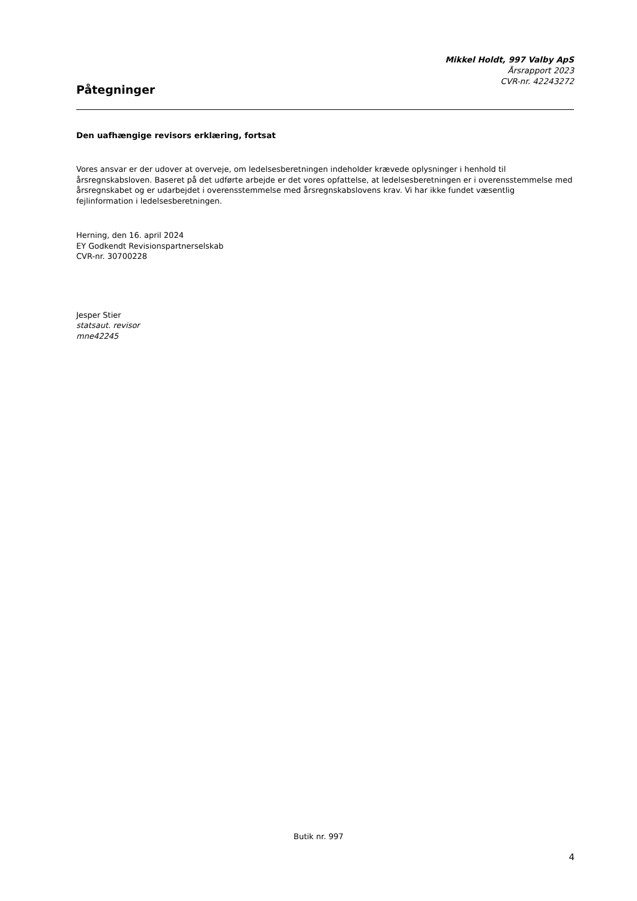Mikkel Holdt, 997 Valby ApS
Årsrapport 2023
CVR-nr. 42243272
Påtegninger
Den uafhængige revisors erklæring, fortsat
Vores ansvar er der udover at overveje, om ledelsesberetningen indeholder krævede oplysninger i henhold til årsregnskabsloven. Baseret på det udførte arbejde er det vores opfattelse, at ledelsesberetningen er i overensstemmelse med årsregnskabet og er udarbejdet i overensstemmelse med årsregnskabslovens krav. Vi har ikke fundet væsentlig fejlinformation i ledelsesberetningen.
Herning, den 16. april 2024
EY Godkendt Revisionspartnerselskab
CVR-nr. 30700228
Jesper Stier
statsaut. revisor
mne42245
Butik nr. 997
4